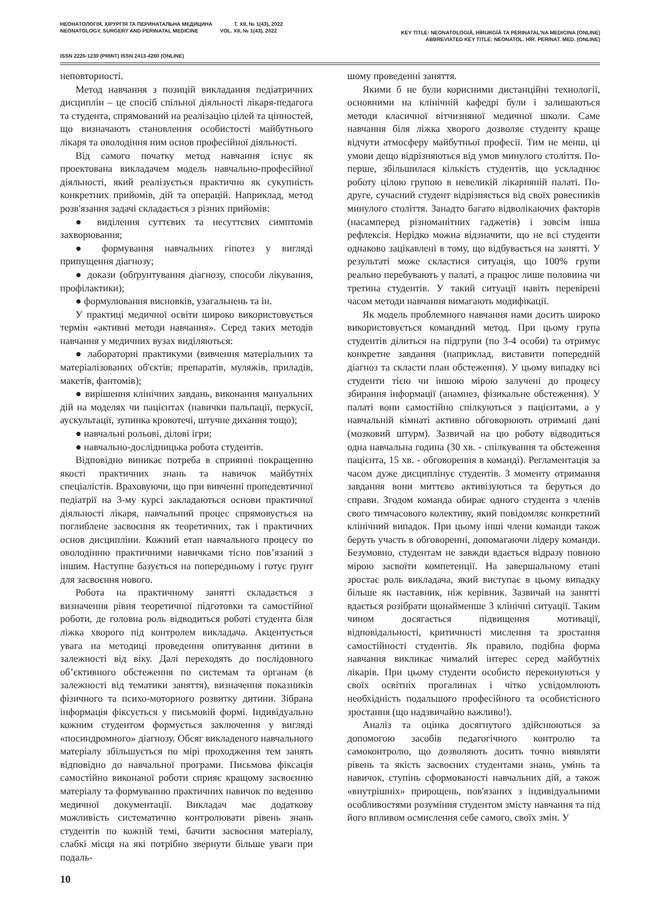НЕОНАТОЛОГІЯ, ХІРУРГІЯ ТА ПЕРИНАТАЛЬНА МЕДИЦИНА Т. XII, № 1(43), 2022
NEONATOLOGY, SURGERY AND PERINATAL MEDICINE VOL. XII, № 1(43), 2022
KEY TITLE: NEONATOLOGIÂ, HÌRURGÌÂ TA PERINATAL'NA MEDICINA (ONLINE)
ABBREVIATED KEY TITLE: NEONATOL. HÌR. PERINAT. MED. (ONLINE)
ISSN 2226-1230 (PRINT) ISSN 2413-4260 (ONLINE)
неповторності.
Метод навчання з позицій викладання педіатричних дисциплін – це спосіб спільної діяльності лікаря-педагога та студента, спрямований на реалізацію цілей та цінностей, що визначають становлення особистості майбутнього лікаря та оволодіння ним основ професійної діяльності.
Від самого початку метод навчання існує як проектована викладачем модель навчально-професійної діяльності, який реалізується практично як сукупність конкретних прийомів, дій та операцій. Наприклад, метод розв'язання задачі складається з різних прийомів:
● виділення суттєвих та несуттєвих симптомів захворювання;
● формування навчальних гіпотез у вигляді припущення діагнозу;
● докази (обґрунтування діагнозу, способи лікування, профілактики);
● формулювання висновків, узагальнень та ін.
У практиці медичної освіти широко використовується термін «активні методи навчання». Серед таких методів навчання у медичних вузах виділяються:
● лабораторні практикуми (вивчення матеріальних та матеріалізованих об'єктів; препаратів, муляжів, приладів, макетів, фантомів);
● вирішення клінічних завдань, виконання мануальних дій на моделях чи пацієнтах (навички пальпації, перкусії, аускультації, зупинка кровотечі, штучне дихання тощо);
● навчальні рольові, ділові ігри;
● навчально-дослідницька робота студентів.
Відповідно виникає потреба в сприянні покращенню якості практичних знань та навичок майбутніх спеціалістів. Враховуючи, що при вивченні пропедевтичної педіатрії на 3-му курсі закладаються основи практичної діяльності лікаря, навчальний процес спрямовується на поглиблене засвоєння як теоретичних, так і практичних основ дисципліни. Кожний етап навчального процесу по оволодінню практичними навичками тісно пов’язаний з іншим. Наступне базується на попередньому і готує ґрунт для засвоєння нового.
Робота на практичному занятті складається з визначення рівня теоретичної підготовки та самостійної роботи, де головна роль відводиться роботі студента біля ліжка хворого під контролем викладача. Акцентується увага на методиці проведення опитування дитини в залежності від віку. Далі переходять до послідовного об’єктивного обстеження по системам та органам (в залежності від тематики заняття), визначення показників фізичного та психо-моторного розвитку дитини. Зібрана інформація фіксується у письмовій формі. Індивідуально кожним студентом формується заключення у вигляді «посиндромного» діагнозу. Обсяг викладеного навчального матеріалу збільшується по мірі проходження тем занять відповідно до навчальної програми. Письмова фіксація самостійно виконаної роботи сприяє кращому засвоєнню матеріалу та формуванню практичних навичок по веденню медичної документації. Викладач має додаткову можливість систематично контролювати рівень знань студентів по кожній темі, бачити засвоєння матеріалу, слабкі місця на які потрібно звернути більше уваги при подаль-
шому проведенні заняття.
Якими б не були корисними дистанційні технології, основними на клінічній кафедрі були і залишаються методи класичної вітчизняної медичної школи. Саме навчання біля ліжка хворого дозволяє студенту краще відчути атмосферу майбутньої професії. Тим не менш, ці умови дещо відрізняються від умов минулого століття. По-перше, збільшилася кількість студентів, що ускладнює роботу цілою групою в невеликій лікарняній палаті. По-друге, сучасний студент відрізняється від своїх ровесників минулого століття. Занадто багато відволікаючих факторів (насамперед різноманітних гаджетів) і зовсім інша рефлексія. Нерідко можна відзначити, що не всі студенти однаково зацікавлені в тому, що відбувається на занятті. У результаті може скластися ситуація, що 100% групи реально перебувають у палаті, а працює лише половина чи третина студентів. У такий ситуації навіть перевірені часом методи навчання вимагають модифікації.
Як модель проблемного навчання нами досить широко використовується командний метод. При цьому група студентів ділиться на підгрупи (по 3-4 особи) та отримує конкретне завдання (наприклад, виставити попередній діагноз та скласти план обстеження). У цьому випадку всі студенти тією чи іншою мірою залучені до процесу збирання інформації (анамнез, фізикальне обстеження). У палаті вони самостійно спілкуються з пацієнтами, а у навчальній кімнаті активно обговорюють отримані дані (мозковий штурм). Зазвичай на цю роботу відводиться одна навчальна година (30 хв. - спілкування та обстеження пацієнта, 15 хв. - обговорення в команді). Регламентація за часом дуже дисциплінує студентів. З моменту отримання завдання вони миттєво активізуються та беруться до справи. Згодом команда обирає одного студента з членів свого тимчасового колективу, який повідомляє конкретний клінічний випадок. При цьому інші члени команди також беруть участь в обговоренні, допомагаючи лідеру команди. Безумовно, студентам не завжди вдається відразу повною мірою засвоїти компетенції. На завершальному етапі зростає роль викладача, який виступає в цьому випадку більше як наставник, ніж керівник. Зазвичай на занятті вдається розібрати щонайменше 3 клінічні ситуації. Таким чином досягається підвищення мотивації, відповідальності, критичності мислення та зростання самостійності студентів. Як правило, подібна форма навчання викликає чималий інтерес серед майбутніх лікарів. При цьому студенти особисто переконуються у своїх освітніх прогалинах і чітко усвідомлюють необхідність подальшого професійного та особистісного зростання (що надзвичайно важливо!).
Аналіз та оцінка досягнутого здійснюються за допомогою засобів педагогічного контролю та самоконтролю, що дозволяють досить точно виявляти рівень та якість засвоєних студентами знань, умінь та навичок, ступінь сформованості навчальних дій, а також «внутрішніх» прирощень, пов'язаних з індивідуальними особливостями розуміння студентом змісту навчання та під його впливом осмислення себе самого, своїх змін. У
10